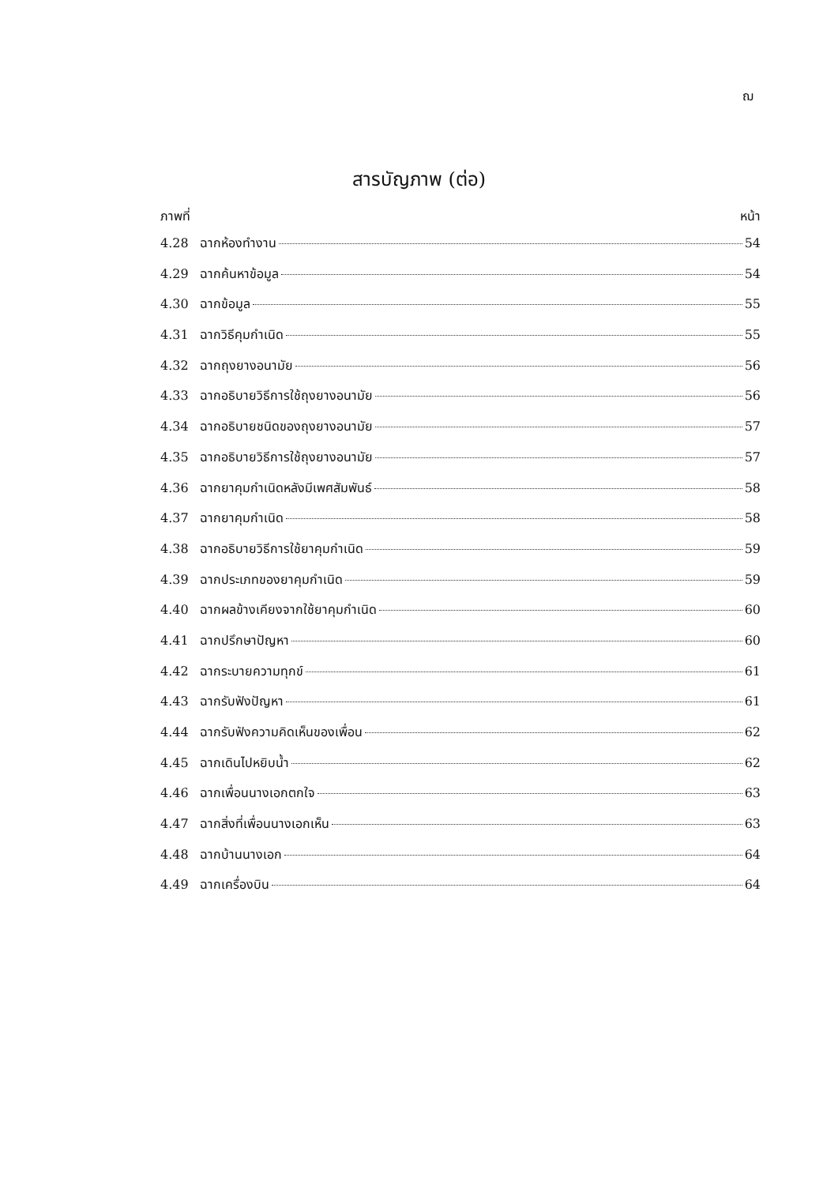ฌ
สารบัญภาพ (ต่อ)
ภาพที่ หน้า
4.28 ฉากห้องทำงาน 54
4.29 ฉากค้นหาข้อมูล 54
4.30 ฉากข้อมูล 55
4.31 ฉากวิธีคุมกำเนิด 55
4.32 ฉากถุงยางอนามัย 56
4.33 ฉากอธิบายวิธีการใช้ถุงยางอนามัย 56
4.34 ฉากอธิบายชนิดของถุงยางอนามัย 57
4.35 ฉากอธิบายวิธีการใช้ถุงยางอนามัย 57
4.36 ฉากยาคุมกำเนิดหลังมีเพศสัมพันธ์ 58
4.37 ฉากยาคุมกำเนิด 58
4.38 ฉากอธิบายวิธีการใช้ยาคุมกำเนิด 59
4.39 ฉากประเภทของยาคุมกำเนิด 59
4.40 ฉากผลข้างเคียงจากใช้ยาคุมกำเนิด 60
4.41 ฉากปรึกษาปัญหา 60
4.42 ฉากระบายความทุกข์ 61
4.43 ฉากรับฟังปัญหา 61
4.44 ฉากรับฟังความคิดเห็นของเพื่อน 62
4.45 ฉากเดินไปหยิบน้ำ 62
4.46 ฉากเพื่อนนางเอกตกใจ 63
4.47 ฉากสิ่งที่เพื่อนนางเอกเห็น 63
4.48 ฉากบ้านนางเอก 64
4.49 ฉากเครื่องบิน 64